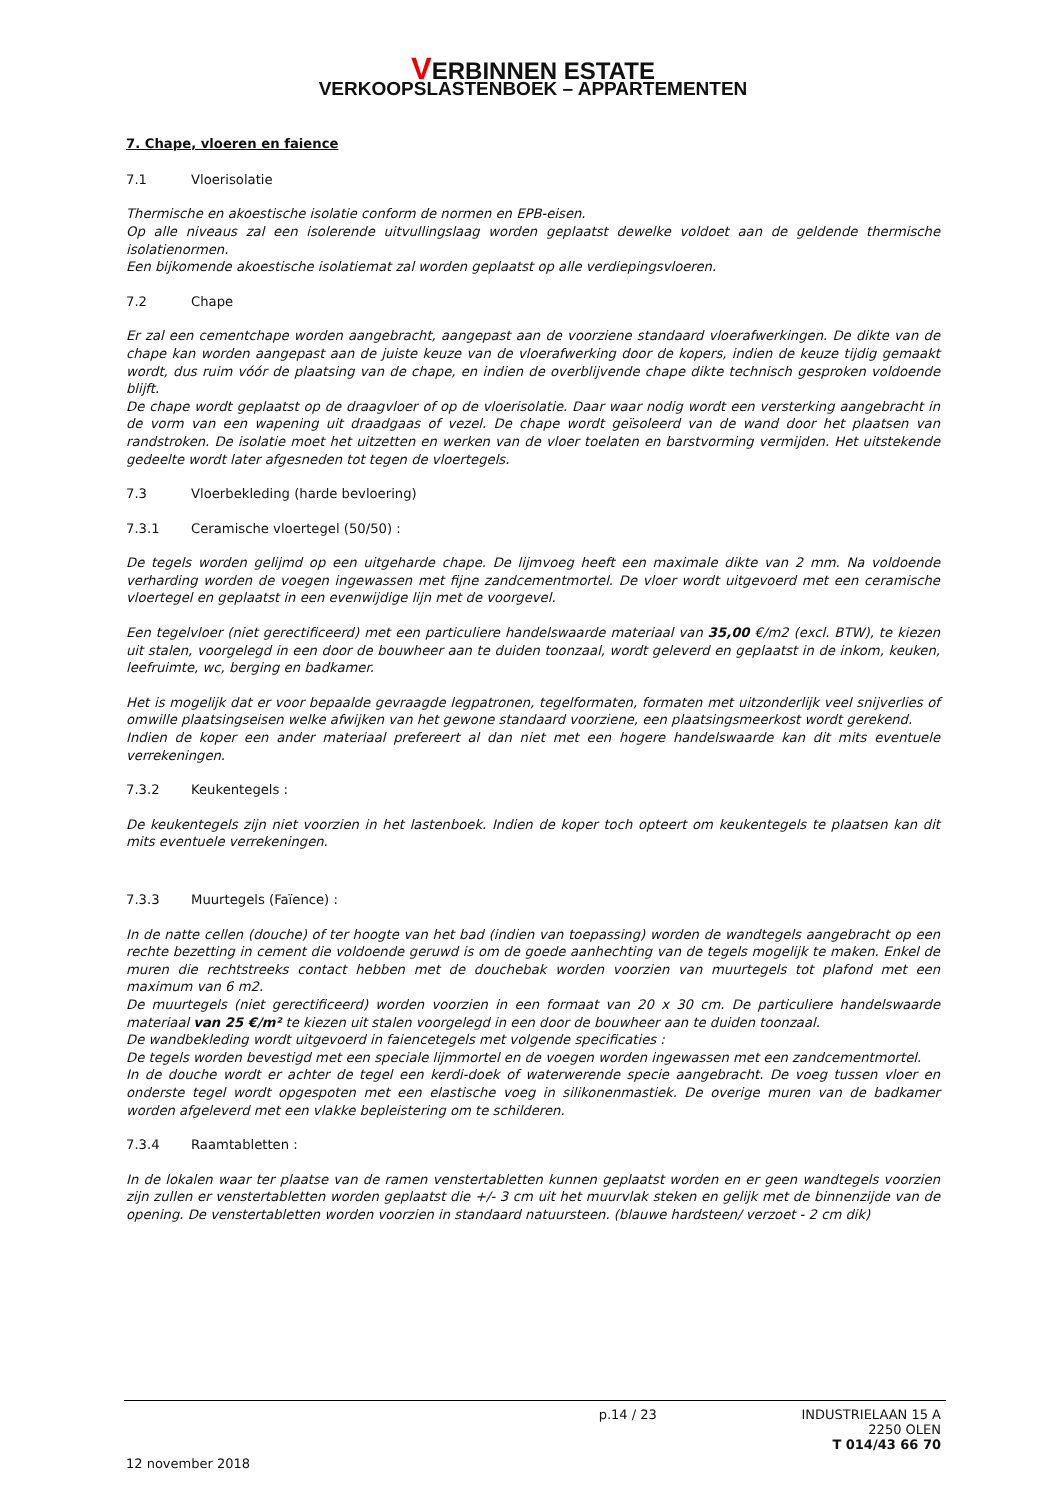VERBINNEN ESTATE
VERKOOPSLASTENBOEK – APPARTEMENTEN
7. Chape, vloeren en faience
7.1 Vloerisolatie
Thermische en akoestische isolatie conform de normen en EPB-eisen.
Op alle niveaus zal een isolerende uitvullingslaag worden geplaatst dewelke voldoet aan de geldende thermische isolatienormen.
Een bijkomende akoestische isolatiemat zal worden geplaatst op alle verdiepingsvloeren.
7.2 Chape
Er zal een cementchape worden aangebracht, aangepast aan de voorziene standaard vloerafwerkingen. De dikte van de chape kan worden aangepast aan de juiste keuze van de vloerafwerking door de kopers, indien de keuze tijdig gemaakt wordt, dus ruim vóór de plaatsing van de chape, en indien de overblijvende chape dikte technisch gesproken voldoende blijft.
De chape wordt geplaatst op de draagvloer of op de vloerisolatie. Daar waar nodig wordt een versterking aangebracht in de vorm van een wapening uit draadgaas of vezel. De chape wordt geïsoleerd van de wand door het plaatsen van randstroken. De isolatie moet het uitzetten en werken van de vloer toelaten en barstvorming vermijden. Het uitstekende gedeelte wordt later afgesneden tot tegen de vloertegels.
7.3 Vloerbekleding (harde bevloering)
7.3.1 Ceramische vloertegel (50/50) :
De tegels worden gelijmd op een uitgeharde chape. De lijmvoeg heeft een maximale dikte van 2 mm. Na voldoende verharding worden de voegen ingewassen met fijne zandcementmortel. De vloer wordt uitgevoerd met een ceramische vloertegel en geplaatst in een evenwijdige lijn met de voorgevel.
Een tegelvloer (niet gerectificeerd) met een particuliere handelswaarde materiaal van 35,00 €/m2 (excl. BTW), te kiezen uit stalen, voorgelegd in een door de bouwheer aan te duiden toonzaal, wordt geleverd en geplaatst in de inkom, keuken, leefruimte, wc, berging en badkamer.
Het is mogelijk dat er voor bepaalde gevraagde legpatronen, tegelformaten, formaten met uitzonderlijk veel snijverlies of omwille plaatsingseisen welke afwijken van het gewone standaard voorziene, een plaatsingsmeerkost wordt gerekend.
Indien de koper een ander materiaal prefereert al dan niet met een hogere handelswaarde kan dit mits eventuele verrekeningen.
7.3.2 Keukentegels :
De keukentegels zijn niet voorzien in het lastenboek. Indien de koper toch opteert om keukentegels te plaatsen kan dit mits eventuele verrekeningen.
7.3.3 Muurtegels (Faïence) :
In de natte cellen (douche) of ter hoogte van het bad (indien van toepassing) worden de wandtegels aangebracht op een rechte bezetting in cement die voldoende geruwd is om de goede aanhechting van de tegels mogelijk te maken. Enkel de muren die rechtstreeks contact hebben met de douchebak worden voorzien van muurtegels tot plafond met een maximum van 6 m2.
De muurtegels (niet gerectificeerd) worden voorzien in een formaat van 20 x 30 cm. De particuliere handelswaarde materiaal van 25 €/m² te kiezen uit stalen voorgelegd in een door de bouwheer aan te duiden toonzaal.
De wandbekleding wordt uitgevoerd in faiencetegels met volgende specificaties :
De tegels worden bevestigd met een speciale lijmmortel en de voegen worden ingewassen met een zandcementmortel.
In de douche wordt er achter de tegel een kerdi-doek of waterwerende specie aangebracht. De voeg tussen vloer en onderste tegel wordt opgespoten met een elastische voeg in silikonenmastiek. De overige muren van de badkamer worden afgeleverd met een vlakke bepleistering om te schilderen.
7.3.4 Raamtabletten :
In de lokalen waar ter plaatse van de ramen venstertabletten kunnen geplaatst worden en er geen wandtegels voorzien zijn zullen er venstertabletten worden geplaatst die +/- 3 cm uit het muurvlak steken en gelijk met de binnenzijde van de opening. De venstertabletten worden voorzien in standaard natuursteen. (blauwe hardsteen/ verzoet - 2 cm dik)
p.14 / 23 INDUSTRIELAAN 15 A
2250 OLEN
T 014/43 66 70
12 november 2018